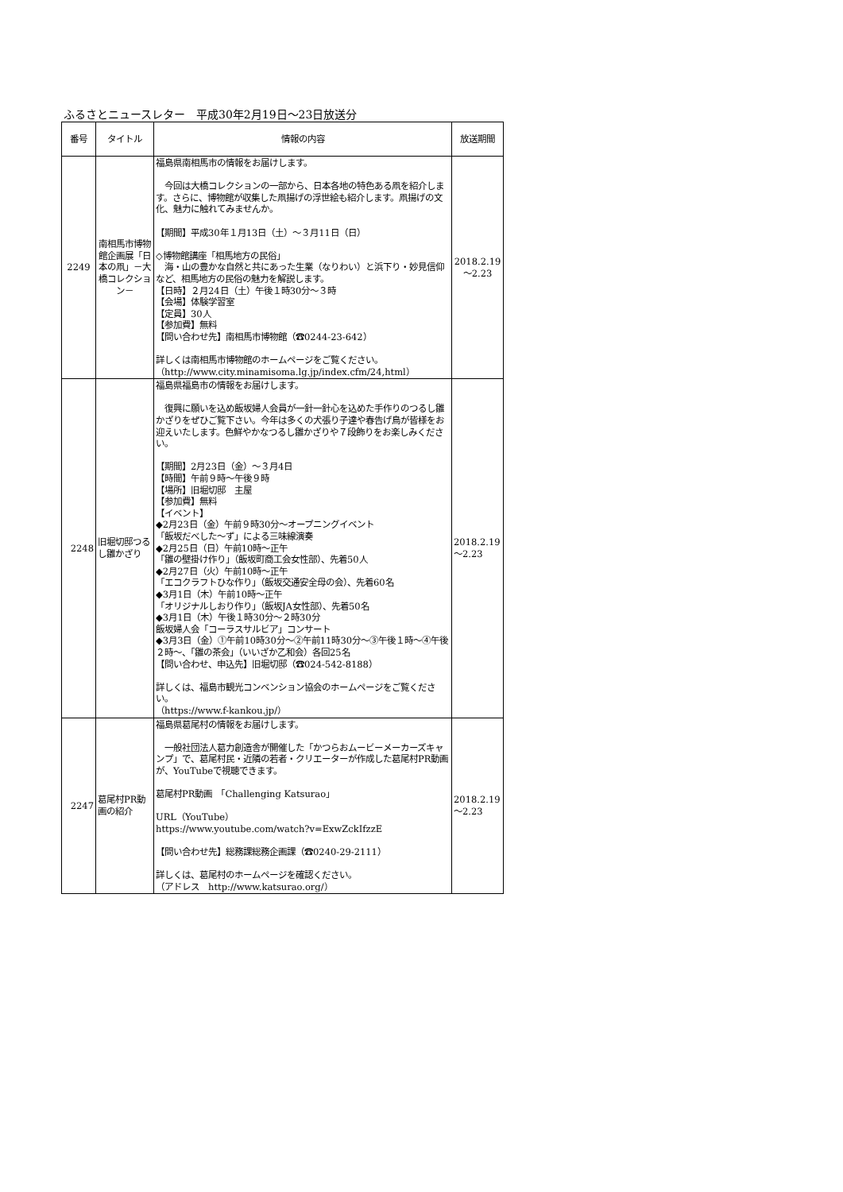ふるさとニュースレター　平成30年2月19日～23日放送分
| 番号 | タイトル | 情報の内容 | 放送期間 |
| --- | --- | --- | --- |
| 2249 | 南相馬市博物館企画展「日本の凧」－大橋コレクション－ | 福島県南相馬市の情報をお届けします。 今回は大橋コレクションの一部から、日本各地の特色ある凧を紹介します。さらに、博物館が収集した凧揚げの浮世絵も紹介します。凧揚げの文化、魅力に触れてみませんか。 【期間】平成30年１月13日（土）～３月11日（日） ◇博物館講座「相馬地方の民俗」 海・山の豊かな自然と共にあった生業（なりわい）と浜下り・妙見信仰など、相馬地方の民俗の魅力を解説します。 【日時】２月24日（土）午後１時30分～３時 【会場】体験学習室 【定員】30人 【参加費】無料 【問い合わせ先】南相馬市博物館（☎0244-23-642） 詳しくは南相馬市博物館のホームページをご覧ください。 （http://www.city.minamisoma.lg.jp/index.cfm/24,html） | 2018.2.19～2.23 |
| 2248 | 旧堀切邸つるし雛かざり | 福島県福島市の情報をお届けします。 復興に願いを込め飯坂婦人会員が一針一針心を込めた手作りのつるし雛かざりをぜひご覧下さい。今年は多くの犬張り子達や春告げ鳥が皆様をお迎えいたします。色鮮やかなつるし雛かざりや７段飾りをお楽しみください。 【期間】2月23日（金）～３月4日 【時間】午前９時～午後９時 【場所】旧堀切邸 主屋 【参加費】無料 【イベント】 ◆2月23日（金）午前９時30分～オープニングイベント 「飯坂だべした～ず」による三味線演奏 ◆2月25日（日）午前10時～正午 「雛の壁掛け作り」（飯坂町商工会女性部）、先着50人 ◆2月27日（火）午前10時～正午 「エコクラフトひな作り」（飯坂交通安全母の会）、先着60名 ◆3月1日（木）午前10時～正午 「オリジナルしおり作り」（飯坂JA女性部）、先着50名 ◆3月1日（木）午後１時30分～２時30分 飯坂婦人会「コーラスサルビア」コンサート ◆3月3日（金）①午前10時30分～②午前11時30分～③午後１時～④午後２時～、「雛の茶会」（いいざか乙和会）各回25名 【問い合わせ、申込先】旧堀切邸（☎024-542-8188） 詳しくは、福島市観光コンベンション協会のホームページをご覧ください。 （https://www.f-kankou.jp/） | 2018.2.19～2.23 |
| 2247 | 葛尾村PR動画の紹介 | 福島県葛尾村の情報をお届けします。 一般社団法人葛力創造舎が開催した「かつらおムービーメーカーズキャンプ」で、葛尾村民・近隣の若者・クリエーターが作成した葛尾村PR動画が、YouTubeで視聴できます。 葛尾村PR動画 「Challenging Katsurao」 URL（YouTube） https://www.youtube.com/watch?v=ExwZckIfzzE 【問い合わせ先】総務課総務企画課（☎0240-29-2111） 詳しくは、葛尾村のホームページを確認ください。 （アドレス http://www.katsurao.org/） | 2018.2.19～2.23 |